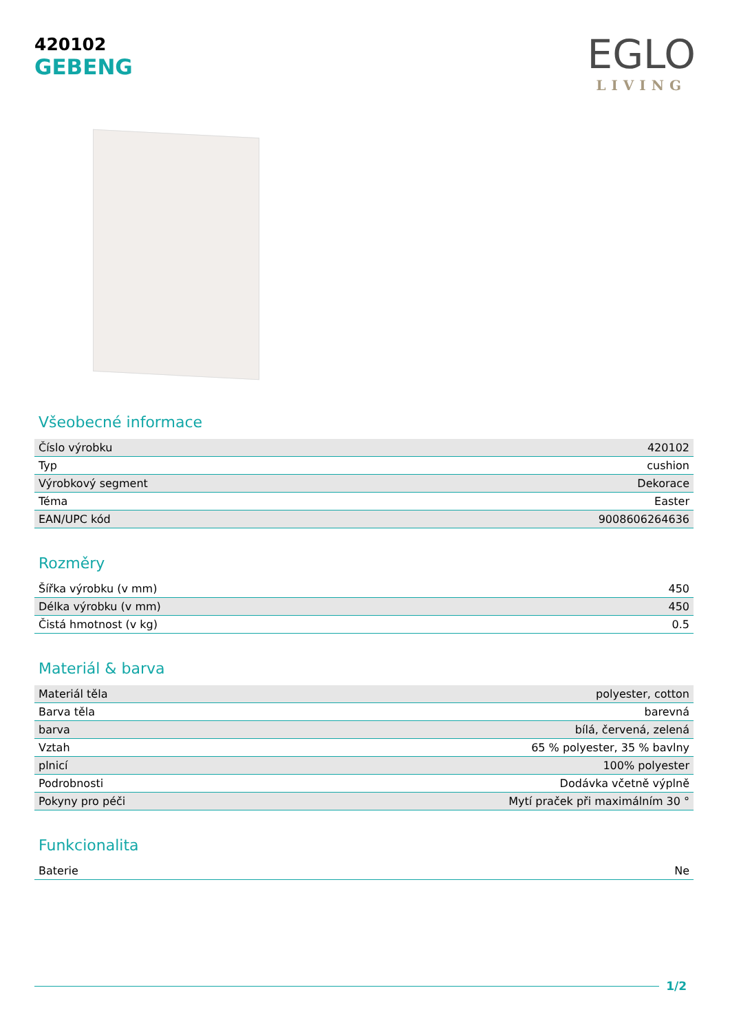420102
GEBENG
EGLO
LIVING
Všeobecné informace
| Číslo výrobku | 420102 |
| Typ | cushion |
| Výrobkový segment | Dekorace |
| Téma | Easter |
| EAN/UPC kód | 9008606264636 |
Rozměry
| Šířka výrobku (v mm) | 450 |
| Délka výrobku (v mm) | 450 |
| Čistá hmotnost (v kg) | 0.5 |
Materiál & barva
| Materiál těla | polyester, cotton |
| Barva těla | barevná |
| barva | bílá, červená, zelená |
| Vztah | 65 % polyester, 35 % bavlny |
| plnicí | 100% polyester |
| Podrobnosti | Dodávka včetně výplně |
| Pokyny pro péči | Mytí praček při maximálním 30 ° |
Funkcionalita
| Baterie | Ne |
1/2